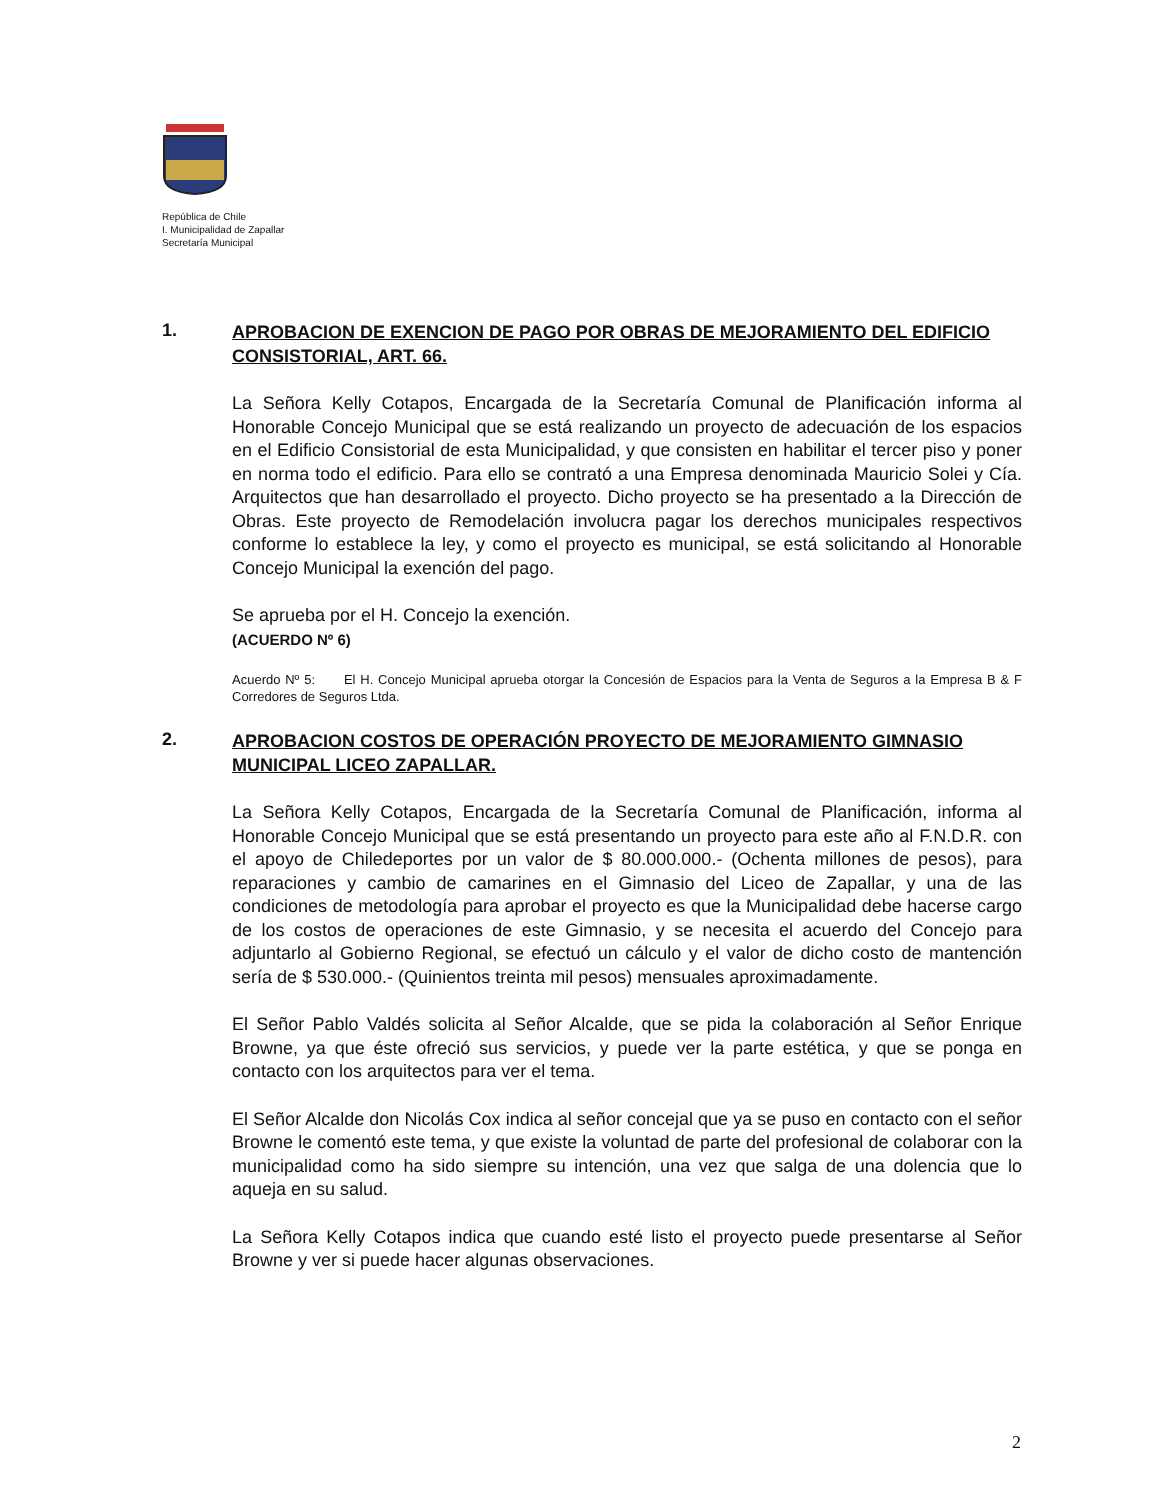República de Chile
I. Municipalidad de Zapallar
Secretaría Municipal
1.
APROBACION DE EXENCION DE PAGO POR OBRAS DE MEJORAMIENTO DEL EDIFICIO CONSISTORIAL, ART. 66.
La Señora Kelly Cotapos, Encargada de la Secretaría Comunal de Planificación informa al Honorable Concejo Municipal que se está realizando un proyecto de adecuación de los espacios en el Edificio Consistorial de esta Municipalidad, y que consisten en habilitar el tercer piso y poner en norma todo el edificio. Para ello se contrató a una Empresa denominada Mauricio Solei y Cía. Arquitectos que han desarrollado el proyecto. Dicho proyecto se ha presentado a la Dirección de Obras. Este proyecto de Remodelación involucra pagar los derechos municipales respectivos conforme lo establece la ley, y como el proyecto es municipal, se está solicitando al Honorable Concejo Municipal la exención del pago.
Se aprueba por el H. Concejo la exención.
(ACUERDO Nº 6)
Acuerdo Nº 5: El H. Concejo Municipal aprueba otorgar la Concesión de Espacios para la Venta de Seguros a la Empresa B & F Corredores de Seguros Ltda.
2.
APROBACION COSTOS DE OPERACIÓN PROYECTO DE MEJORAMIENTO GIMNASIO MUNICIPAL LICEO ZAPALLAR.
La Señora Kelly Cotapos, Encargada de la Secretaría Comunal de Planificación, informa al Honorable Concejo Municipal que se está presentando un proyecto para este año al F.N.D.R. con el apoyo de Chiledeportes por un valor de $ 80.000.000.- (Ochenta millones de pesos), para reparaciones y cambio de camarines en el Gimnasio del Liceo de Zapallar, y una de las condiciones de metodología para aprobar el proyecto es que la Municipalidad debe hacerse cargo de los costos de operaciones de este Gimnasio, y se necesita el acuerdo del Concejo para adjuntarlo al Gobierno Regional, se efectuó un cálculo y el valor de dicho costo de mantención sería de $ 530.000.- (Quinientos treinta mil pesos) mensuales aproximadamente.
El Señor Pablo Valdés solicita al Señor Alcalde, que se pida la colaboración al Señor Enrique Browne, ya que éste ofreció sus servicios, y puede ver la parte estética, y que se ponga en contacto con los arquitectos para ver el tema.
El Señor Alcalde don Nicolás Cox indica al señor concejal que ya se puso en contacto con el señor Browne le comentó este tema, y que existe la voluntad de parte del profesional de colaborar con la municipalidad como ha sido siempre su intención, una vez que salga de una dolencia que lo aqueja en su salud.
La Señora Kelly Cotapos indica que cuando esté listo el proyecto puede presentarse al Señor Browne y ver si puede hacer algunas observaciones.
2